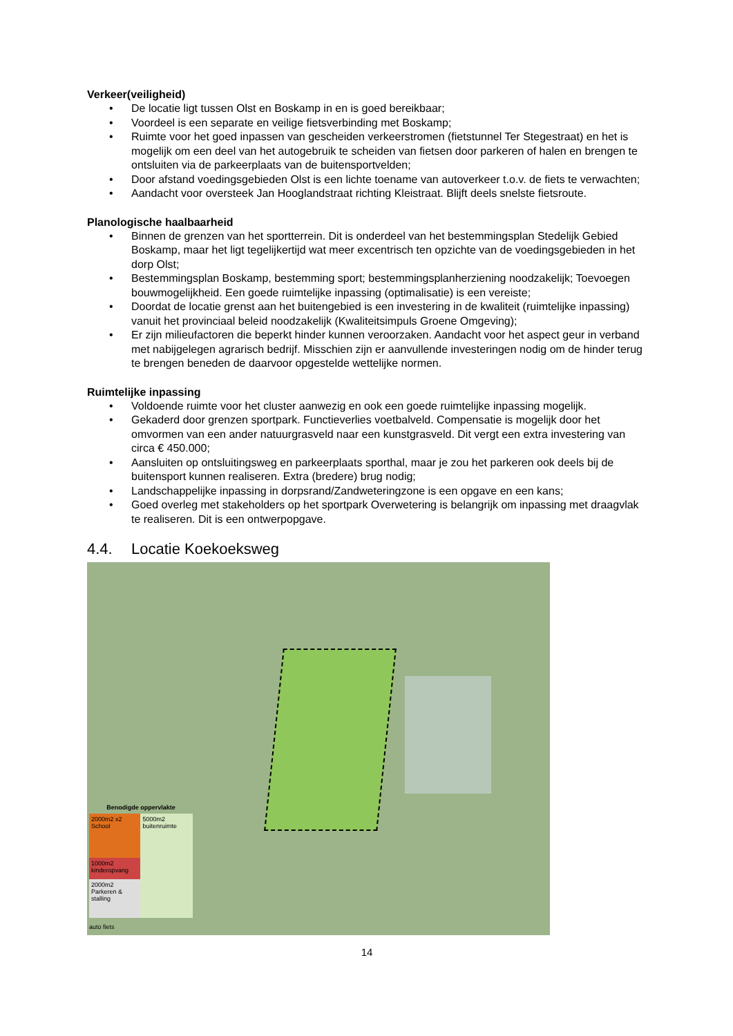Verkeer(veiligheid)
• De locatie ligt tussen Olst en Boskamp in en is goed bereikbaar;
• Voordeel is een separate en veilige fietsverbinding met Boskamp;
• Ruimte voor het goed inpassen van gescheiden verkeerstromen (fietstunnel Ter Stegestraat) en het is mogelijk om een deel van het autogebruik te scheiden van fietsen door parkeren of halen en brengen te ontsluiten via de parkeerplaats van de buitensportvelden;
• Door afstand voedingsgebieden Olst is een lichte toename van autoverkeer t.o.v. de fiets te verwachten;
• Aandacht voor oversteek Jan Hooglandstraat richting Kleistraat. Blijft deels snelste fietsroute.
Planologische haalbaarheid
• Binnen de grenzen van het sportterrein. Dit is onderdeel van het bestemmingsplan Stedelijk Gebied Boskamp, maar het ligt tegelijkertijd wat meer excentrisch ten opzichte van de voedingsgebieden in het dorp Olst;
• Bestemmingsplan Boskamp, bestemming sport; bestemmingsplanherziening noodzakelijk; Toevoegen bouwmogelijkheid. Een goede ruimtelijke inpassing (optimalisatie) is een vereiste;
• Doordat de locatie grenst aan het buitengebied is een investering in de kwaliteit (ruimtelijke inpassing) vanuit het provinciaal beleid noodzakelijk (Kwaliteitsimpuls Groene Omgeving);
• Er zijn milieufactoren die beperkt hinder kunnen veroorzaken. Aandacht voor het aspect geur in verband met nabijgelegen agrarisch bedrijf. Misschien zijn er aanvullende investeringen nodig om de hinder terug te brengen beneden de daarvoor opgestelde wettelijke normen.
Ruimtelijke inpassing
• Voldoende ruimte voor het cluster aanwezig en ook een goede ruimtelijke inpassing mogelijk.
• Gekaderd door grenzen sportpark. Functieverlies voetbalveld. Compensatie is mogelijk door het omvormen van een ander natuurgrasveld naar een kunstgrasveld. Dit vergt een extra investering van circa € 450.000;
• Aansluiten op ontsluitingsweg en parkeerplaats sporthal, maar je zou het parkeren ook deels bij de buitensport kunnen realiseren. Extra (bredere) brug nodig;
• Landschappelijke inpassing in dorpsrand/Zandweteringzone is een opgave en een kans;
• Goed overleg met stakeholders op het sportpark Overwetering is belangrijk om inpassing met draagvlak te realiseren. Dit is een ontwerpopgave.
4.4. Locatie Koekoeksweg
Benodigde oppervlakte
2000m2 x2 School
1000m2 kinderopvang
2000m2 Parkeren & stalling
5000m2 buitenruimte
auto fiets
14